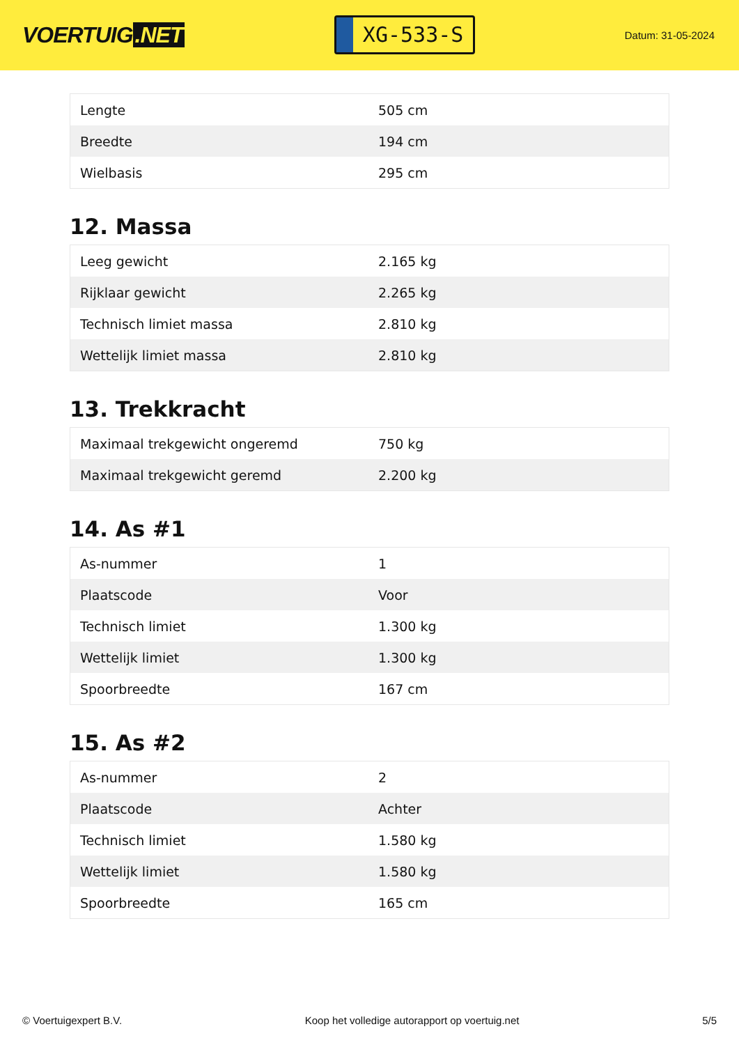VOERTUIG.NET
XG-533-S
Datum: 31-05-2024
| Lengte | 505 cm |
| Breedte | 194 cm |
| Wielbasis | 295 cm |
12. Massa
| Leeg gewicht | 2.165 kg |
| Rijklaar gewicht | 2.265 kg |
| Technisch limiet massa | 2.810 kg |
| Wettelijk limiet massa | 2.810 kg |
13. Trekkracht
| Maximaal trekgewicht ongeremd | 750 kg |
| Maximaal trekgewicht geremd | 2.200 kg |
14. As #1
| As-nummer | 1 |
| Plaatscode | Voor |
| Technisch limiet | 1.300 kg |
| Wettelijk limiet | 1.300 kg |
| Spoorbreedte | 167 cm |
15. As #2
| As-nummer | 2 |
| Plaatscode | Achter |
| Technisch limiet | 1.580 kg |
| Wettelijk limiet | 1.580 kg |
| Spoorbreedte | 165 cm |
© Voertuigexpert B.V. Koop het volledige autorapport op voertuig.net 5/5